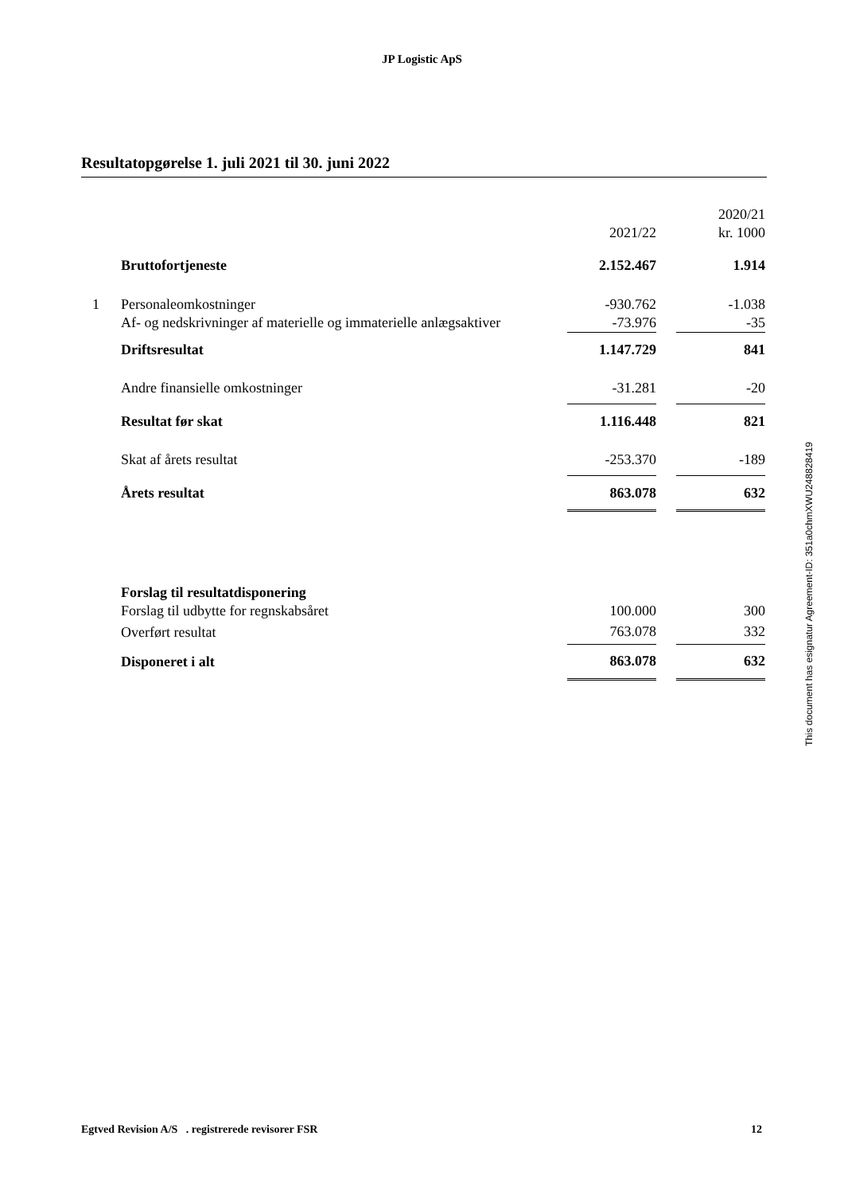JP Logistic ApS
Resultatopgørelse 1. juli 2021 til 30. juni 2022
| | | | | 2020/21 |
| | | 2021/22 | | kr. 1000 |
| | Bruttofortjeneste | 2.152.467 | | 1.914 |
| 1 | Personaleomkostninger | -930.762 | | -1.038 |
| | Af- og nedskrivninger af materielle og immaterielle anlægsaktiver | -73.976 | | -35 |
| | Driftsresultat | 1.147.729 | | 841 |
| | Andre finansielle omkostninger | -31.281 | | -20 |
| | Resultat før skat | 1.116.448 | | 821 |
| | Skat af årets resultat | -253.370 | | -189 |
| | Årets resultat | 863.078 | | 632 |
| | Forslag til resultatdisponering | | | |
| | Forslag til udbytte for regnskabsåret | 100.000 | | 300 |
| | Overført resultat | 763.078 | | 332 |
| | Disponeret i alt | 863.078 | | 632 |
This document has esignatur Agreement-ID: 351a0chmXWU248828419
Egtved Revision A/S . registrerede revisorer FSR 12